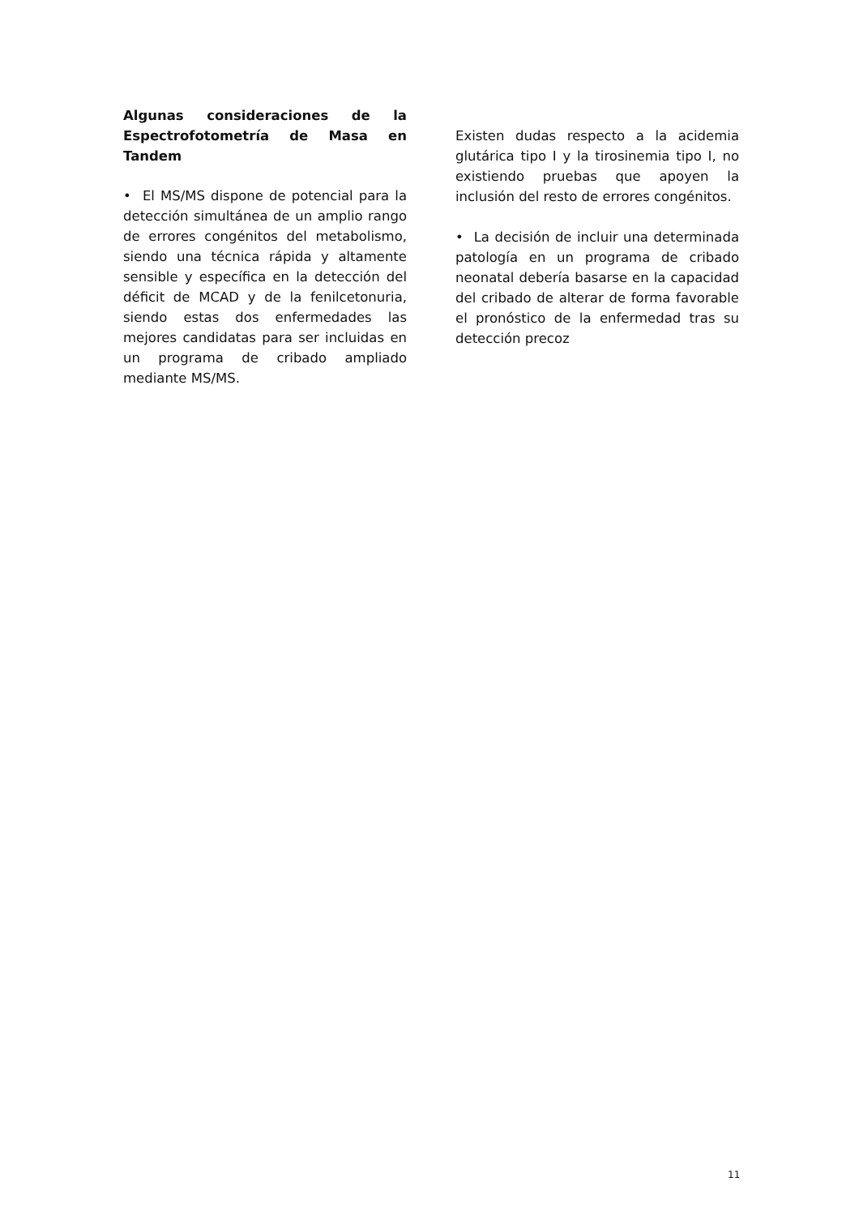Algunas consideraciones de la Espectrofotometría de Masa en Tandem
• El MS/MS dispone de potencial para la detección simultánea de un amplio rango de errores congénitos del metabolismo, siendo una técnica rápida y altamente sensible y específica en la detección del déficit de MCAD y de la fenilcetonuria, siendo estas dos enfermedades las mejores candidatas para ser incluidas en un programa de cribado ampliado mediante MS/MS.
Existen dudas respecto a la acidemia glutárica tipo I y la tirosinemia tipo I, no existiendo pruebas que apoyen la inclusión del resto de errores congénitos.
• La decisión de incluir una determinada patología en un programa de cribado neonatal debería basarse en la capacidad del cribado de alterar de forma favorable el pronóstico de la enfermedad tras su detección precoz
11